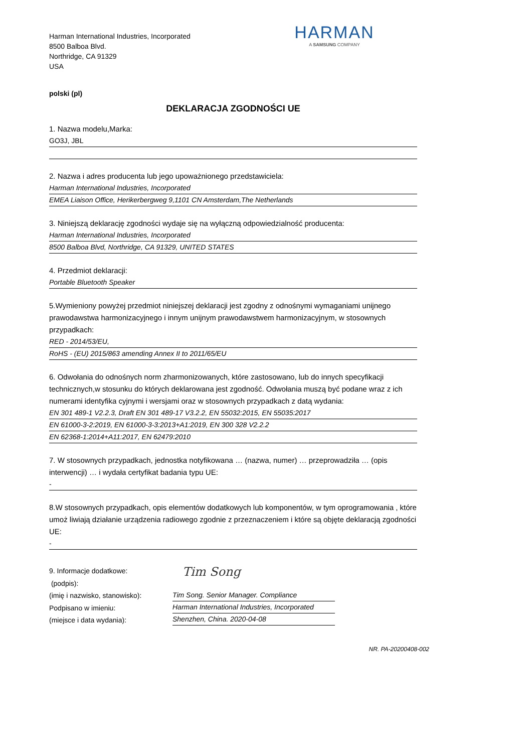Harman International Industries, Incorporated
8500 Balboa Blvd.
Northridge, CA 91329
USA
HARMAN
A SAMSUNG COMPANY
polski (pl)
DEKLARACJA ZGODNOŚCI UE
1. Nazwa modelu,Marka:
GO3J, JBL
2. Nazwa i adres producenta lub jego upoważnionego przedstawiciela:
Harman International Industries, Incorporated
EMEA Liaison Office, Herikerbergweg 9,1101 CN Amsterdam,The Netherlands
3. Niniejszą deklarację zgodności wydaje się na wyłączną odpowiedzialność producenta:
Harman International Industries, Incorporated
8500 Balboa Blvd, Northridge, CA 91329, UNITED STATES
4. Przedmiot deklaracji:
Portable Bluetooth Speaker
5.Wymieniony powyżej przedmiot niniejszej deklaracji jest zgodny z odnośnymi wymaganiami unijnego prawodawstwa harmonizacyjnego i innym unijnym prawodawstwem harmonizacyjnym, w stosownych przypadkach:
RED - 2014/53/EU,
RoHS - (EU) 2015/863 amending Annex II to 2011/65/EU
6. Odwołania do odnośnych norm zharmonizowanych, które zastosowano, lub do innych specyfikacji technicznych,w stosunku do których deklarowana jest zgodność. Odwołania muszą być podane wraz z ich numerami identyfika cyjnymi i wersjami oraz w stosownych przypadkach z datą wydania:
EN 301 489-1 V2.2.3, Draft EN 301 489-17 V3.2.2, EN 55032:2015, EN 55035:2017
EN 61000-3-2:2019, EN 61000-3-3:2013+A1:2019, EN 300 328 V2.2.2
EN 62368-1:2014+A11:2017, EN 62479:2010
7. W stosownych przypadkach, jednostka notyfikowana … (nazwa, numer) … przeprowadziła … (opis interwencji) … i wydała certyfikat badania typu UE:
-
8.W stosownych przypadkach, opis elementów dodatkowych lub komponentów, w tym oprogramowania , które umoż liwiają działanie urządzenia radiowego zgodnie z przeznaczeniem i które są objęte deklaracją zgodności UE:
-
9. Informacje dodatkowe:
(podpis):
(imię i nazwisko, stanowisko):
Podpisano w imieniu:
(miejsce i data wydania):
Tim Song
Tim Song. Senior Manager. Compliance
Harman International Industries, Incorporated
Shenzhen, China. 2020-04-08
NR. PA-20200408-002